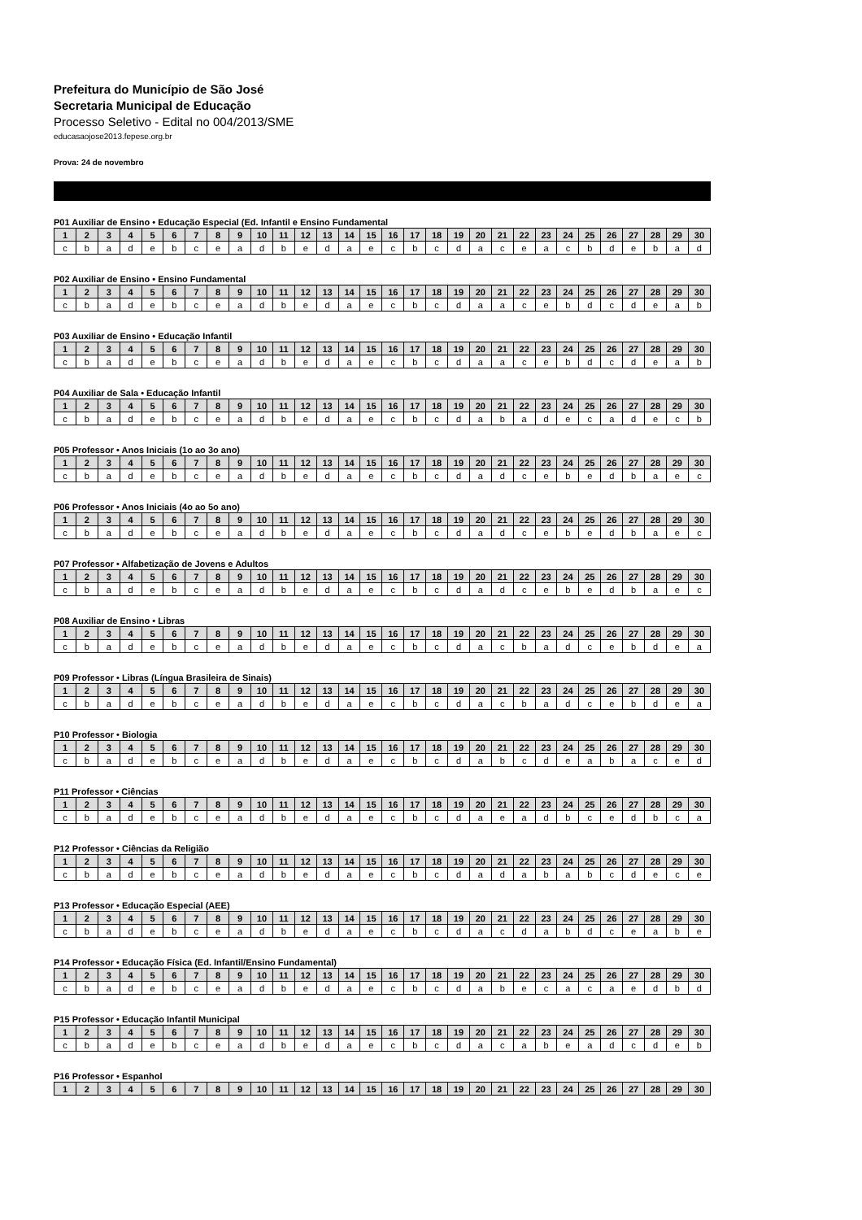Prefeitura do Município de São José
Secretaria Municipal de Educação
Processo Seletivo - Edital no 004/2013/SME
educasaojose2013.fepese.org.br
Prova: 24 de novembro
P01 Auxiliar de Ensino • Educação Especial (Ed. Infantil e Ensino Fundamental
| 1 | 2 | 3 | 4 | 5 | 6 | 7 | 8 | 9 | 10 | 11 | 12 | 13 | 14 | 15 | 16 | 17 | 18 | 19 | 20 | 21 | 22 | 23 | 24 | 25 | 26 | 27 | 28 | 29 | 30 |
| --- | --- | --- | --- | --- | --- | --- | --- | --- | --- | --- | --- | --- | --- | --- | --- | --- | --- | --- | --- | --- | --- | --- | --- | --- | --- | --- | --- | --- | --- |
| c | b | a | d | e | b | c | e | a | d | b | e | d | a | e | c | b | c | d | a | c | e | a | c | b | d | e | b | a | d |
P02 Auxiliar de Ensino • Ensino Fundamental
| 1 | 2 | 3 | 4 | 5 | 6 | 7 | 8 | 9 | 10 | 11 | 12 | 13 | 14 | 15 | 16 | 17 | 18 | 19 | 20 | 21 | 22 | 23 | 24 | 25 | 26 | 27 | 28 | 29 | 30 |
| --- | --- | --- | --- | --- | --- | --- | --- | --- | --- | --- | --- | --- | --- | --- | --- | --- | --- | --- | --- | --- | --- | --- | --- | --- | --- | --- | --- | --- | --- |
| c | b | a | d | e | b | c | e | a | d | b | e | d | a | e | c | b | c | d | a | a | c | e | b | d | c | d | e | a | b |
P03 Auxiliar de Ensino • Educação Infantil
| 1 | 2 | 3 | 4 | 5 | 6 | 7 | 8 | 9 | 10 | 11 | 12 | 13 | 14 | 15 | 16 | 17 | 18 | 19 | 20 | 21 | 22 | 23 | 24 | 25 | 26 | 27 | 28 | 29 | 30 |
| --- | --- | --- | --- | --- | --- | --- | --- | --- | --- | --- | --- | --- | --- | --- | --- | --- | --- | --- | --- | --- | --- | --- | --- | --- | --- | --- | --- | --- | --- |
| c | b | a | d | e | b | c | e | a | d | b | e | d | a | e | c | b | c | d | a | a | c | e | b | d | c | d | e | a | b |
P04 Auxiliar de Sala • Educação Infantil
| 1 | 2 | 3 | 4 | 5 | 6 | 7 | 8 | 9 | 10 | 11 | 12 | 13 | 14 | 15 | 16 | 17 | 18 | 19 | 20 | 21 | 22 | 23 | 24 | 25 | 26 | 27 | 28 | 29 | 30 |
| --- | --- | --- | --- | --- | --- | --- | --- | --- | --- | --- | --- | --- | --- | --- | --- | --- | --- | --- | --- | --- | --- | --- | --- | --- | --- | --- | --- | --- | --- |
| c | b | a | d | e | b | c | e | a | d | b | e | d | a | e | c | b | c | d | a | b | a | d | e | c | a | d | e | c | b |
P05 Professor • Anos Iniciais (1o ao 3o ano)
| 1 | 2 | 3 | 4 | 5 | 6 | 7 | 8 | 9 | 10 | 11 | 12 | 13 | 14 | 15 | 16 | 17 | 18 | 19 | 20 | 21 | 22 | 23 | 24 | 25 | 26 | 27 | 28 | 29 | 30 |
| --- | --- | --- | --- | --- | --- | --- | --- | --- | --- | --- | --- | --- | --- | --- | --- | --- | --- | --- | --- | --- | --- | --- | --- | --- | --- | --- | --- | --- | --- |
| c | b | a | d | e | b | c | e | a | d | b | e | d | a | e | c | b | c | d | a | d | c | e | b | e | d | b | a | e | c |
P06 Professor • Anos Iniciais (4o ao 5o ano)
| 1 | 2 | 3 | 4 | 5 | 6 | 7 | 8 | 9 | 10 | 11 | 12 | 13 | 14 | 15 | 16 | 17 | 18 | 19 | 20 | 21 | 22 | 23 | 24 | 25 | 26 | 27 | 28 | 29 | 30 |
| --- | --- | --- | --- | --- | --- | --- | --- | --- | --- | --- | --- | --- | --- | --- | --- | --- | --- | --- | --- | --- | --- | --- | --- | --- | --- | --- | --- | --- | --- |
| c | b | a | d | e | b | c | e | a | d | b | e | d | a | e | c | b | c | d | a | d | c | e | b | e | d | b | a | e | c |
P07 Professor • Alfabetização de Jovens e Adultos
| 1 | 2 | 3 | 4 | 5 | 6 | 7 | 8 | 9 | 10 | 11 | 12 | 13 | 14 | 15 | 16 | 17 | 18 | 19 | 20 | 21 | 22 | 23 | 24 | 25 | 26 | 27 | 28 | 29 | 30 |
| --- | --- | --- | --- | --- | --- | --- | --- | --- | --- | --- | --- | --- | --- | --- | --- | --- | --- | --- | --- | --- | --- | --- | --- | --- | --- | --- | --- | --- | --- |
| c | b | a | d | e | b | c | e | a | d | b | e | d | a | e | c | b | c | d | a | d | c | e | b | e | d | b | a | e | c |
P08 Auxiliar de Ensino • Libras
| 1 | 2 | 3 | 4 | 5 | 6 | 7 | 8 | 9 | 10 | 11 | 12 | 13 | 14 | 15 | 16 | 17 | 18 | 19 | 20 | 21 | 22 | 23 | 24 | 25 | 26 | 27 | 28 | 29 | 30 |
| --- | --- | --- | --- | --- | --- | --- | --- | --- | --- | --- | --- | --- | --- | --- | --- | --- | --- | --- | --- | --- | --- | --- | --- | --- | --- | --- | --- | --- | --- |
| c | b | a | d | e | b | c | e | a | d | b | e | d | a | e | c | b | c | d | a | c | b | a | d | c | e | b | d | e | a |
P09 Professor • Libras (Língua Brasileira de Sinais)
| 1 | 2 | 3 | 4 | 5 | 6 | 7 | 8 | 9 | 10 | 11 | 12 | 13 | 14 | 15 | 16 | 17 | 18 | 19 | 20 | 21 | 22 | 23 | 24 | 25 | 26 | 27 | 28 | 29 | 30 |
| --- | --- | --- | --- | --- | --- | --- | --- | --- | --- | --- | --- | --- | --- | --- | --- | --- | --- | --- | --- | --- | --- | --- | --- | --- | --- | --- | --- | --- | --- |
| c | b | a | d | e | b | c | e | a | d | b | e | d | a | e | c | b | c | d | a | c | b | a | d | c | e | b | d | e | a |
P10 Professor • Biologia
| 1 | 2 | 3 | 4 | 5 | 6 | 7 | 8 | 9 | 10 | 11 | 12 | 13 | 14 | 15 | 16 | 17 | 18 | 19 | 20 | 21 | 22 | 23 | 24 | 25 | 26 | 27 | 28 | 29 | 30 |
| --- | --- | --- | --- | --- | --- | --- | --- | --- | --- | --- | --- | --- | --- | --- | --- | --- | --- | --- | --- | --- | --- | --- | --- | --- | --- | --- | --- | --- | --- |
| c | b | a | d | e | b | c | e | a | d | b | e | d | a | e | c | b | c | d | a | b | c | d | e | a | b | a | c | e | d |
P11 Professor • Ciências
| 1 | 2 | 3 | 4 | 5 | 6 | 7 | 8 | 9 | 10 | 11 | 12 | 13 | 14 | 15 | 16 | 17 | 18 | 19 | 20 | 21 | 22 | 23 | 24 | 25 | 26 | 27 | 28 | 29 | 30 |
| --- | --- | --- | --- | --- | --- | --- | --- | --- | --- | --- | --- | --- | --- | --- | --- | --- | --- | --- | --- | --- | --- | --- | --- | --- | --- | --- | --- | --- | --- |
| c | b | a | d | e | b | c | e | a | d | b | e | d | a | e | c | b | c | d | a | e | a | d | b | c | e | d | b | c | a |
P12 Professor • Ciências da Religião
| 1 | 2 | 3 | 4 | 5 | 6 | 7 | 8 | 9 | 10 | 11 | 12 | 13 | 14 | 15 | 16 | 17 | 18 | 19 | 20 | 21 | 22 | 23 | 24 | 25 | 26 | 27 | 28 | 29 | 30 |
| --- | --- | --- | --- | --- | --- | --- | --- | --- | --- | --- | --- | --- | --- | --- | --- | --- | --- | --- | --- | --- | --- | --- | --- | --- | --- | --- | --- | --- | --- |
| c | b | a | d | e | b | c | e | a | d | b | e | d | a | e | c | b | c | d | a | d | a | b | a | b | c | d | e | c | e |
P13 Professor • Educação Especial (AEE)
| 1 | 2 | 3 | 4 | 5 | 6 | 7 | 8 | 9 | 10 | 11 | 12 | 13 | 14 | 15 | 16 | 17 | 18 | 19 | 20 | 21 | 22 | 23 | 24 | 25 | 26 | 27 | 28 | 29 | 30 |
| --- | --- | --- | --- | --- | --- | --- | --- | --- | --- | --- | --- | --- | --- | --- | --- | --- | --- | --- | --- | --- | --- | --- | --- | --- | --- | --- | --- | --- | --- |
| c | b | a | d | e | b | c | e | a | d | b | e | d | a | e | c | b | c | d | a | c | d | a | b | d | c | e | a | b | e |
P14 Professor • Educação Física (Ed. Infantil/Ensino Fundamental)
| 1 | 2 | 3 | 4 | 5 | 6 | 7 | 8 | 9 | 10 | 11 | 12 | 13 | 14 | 15 | 16 | 17 | 18 | 19 | 20 | 21 | 22 | 23 | 24 | 25 | 26 | 27 | 28 | 29 | 30 |
| --- | --- | --- | --- | --- | --- | --- | --- | --- | --- | --- | --- | --- | --- | --- | --- | --- | --- | --- | --- | --- | --- | --- | --- | --- | --- | --- | --- | --- | --- |
| c | b | a | d | e | b | c | e | a | d | b | e | d | a | e | c | b | c | d | a | b | e | c | a | c | a | e | d | b | d |
P15 Professor • Educação Infantil Municipal
| 1 | 2 | 3 | 4 | 5 | 6 | 7 | 8 | 9 | 10 | 11 | 12 | 13 | 14 | 15 | 16 | 17 | 18 | 19 | 20 | 21 | 22 | 23 | 24 | 25 | 26 | 27 | 28 | 29 | 30 |
| --- | --- | --- | --- | --- | --- | --- | --- | --- | --- | --- | --- | --- | --- | --- | --- | --- | --- | --- | --- | --- | --- | --- | --- | --- | --- | --- | --- | --- | --- |
| c | b | a | d | e | b | c | e | a | d | b | e | d | a | e | c | b | c | d | a | c | a | b | e | a | d | c | d | e | b |
P16 Professor • Espanhol
| 1 | 2 | 3 | 4 | 5 | 6 | 7 | 8 | 9 | 10 | 11 | 12 | 13 | 14 | 15 | 16 | 17 | 18 | 19 | 20 | 21 | 22 | 23 | 24 | 25 | 26 | 27 | 28 | 29 | 30 |
| --- | --- | --- | --- | --- | --- | --- | --- | --- | --- | --- | --- | --- | --- | --- | --- | --- | --- | --- | --- | --- | --- | --- | --- | --- | --- | --- | --- | --- | --- |